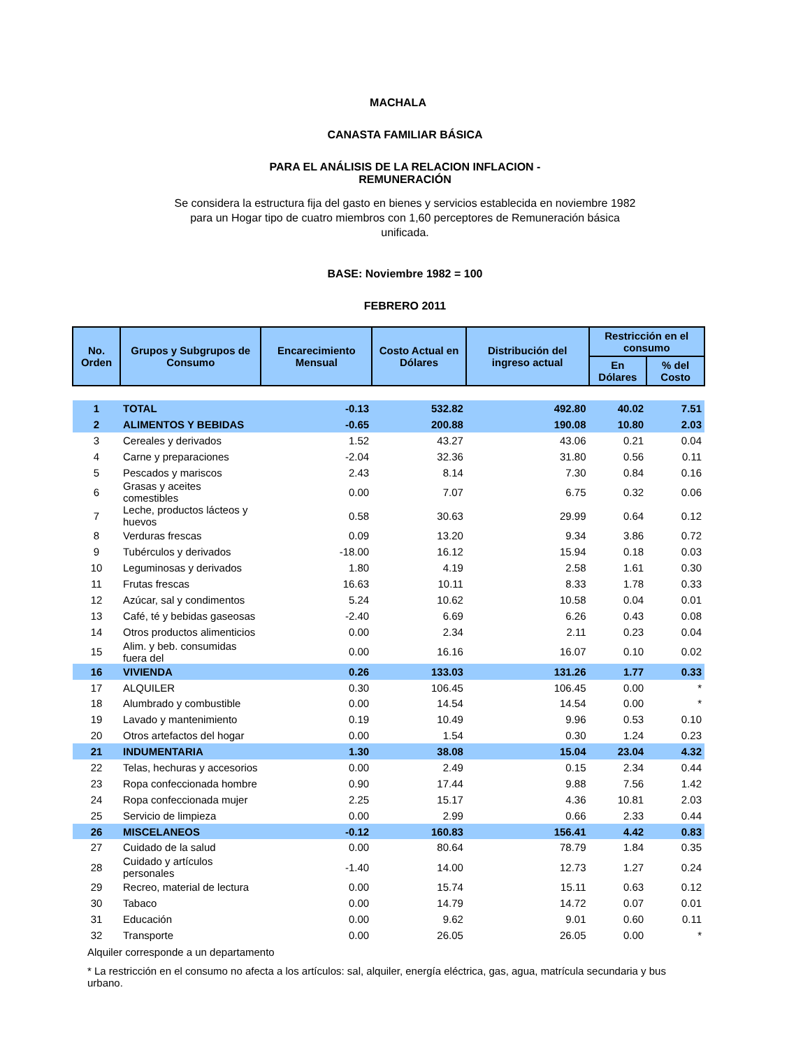MACHALA
CANASTA FAMILIAR BÁSICA
PARA EL ANÁLISIS DE LA RELACION INFLACION -
REMUNERACIÓN
Se considera la estructura fija del gasto en bienes y servicios establecida en noviembre 1982 para un Hogar tipo de cuatro miembros con 1,60 perceptores de Remuneración básica unificada.
BASE: Noviembre 1982 = 100
FEBRERO 2011
| No. Orden | Grupos y Subgrupos de Consumo | Encarecimiento Mensual | Costo Actual en Dólares | Distribución del ingreso actual | Restricción en el consumo | |
| --- | --- | --- | --- | --- | --- | --- |
| | | | | | En Dólares | % del Costo |
| 1 | TOTAL | -0.13 | 532.82 | 492.80 | 40.02 | 7.51 |
| 2 | ALIMENTOS Y BEBIDAS | -0.65 | 200.88 | 190.08 | 10.80 | 2.03 |
| 3 | Cereales y derivados | 1.52 | 43.27 | 43.06 | 0.21 | 0.04 |
| 4 | Carne y preparaciones | -2.04 | 32.36 | 31.80 | 0.56 | 0.11 |
| 5 | Pescados y mariscos | 2.43 | 8.14 | 7.30 | 0.84 | 0.16 |
| 6 | Grasas y aceites comestibles | 0.00 | 7.07 | 6.75 | 0.32 | 0.06 |
| 7 | Leche, productos lácteos y huevos | 0.58 | 30.63 | 29.99 | 0.64 | 0.12 |
| 8 | Verduras frescas | 0.09 | 13.20 | 9.34 | 3.86 | 0.72 |
| 9 | Tubérculos y derivados | -18.00 | 16.12 | 15.94 | 0.18 | 0.03 |
| 10 | Leguminosas y derivados | 1.80 | 4.19 | 2.58 | 1.61 | 0.30 |
| 11 | Frutas frescas | 16.63 | 10.11 | 8.33 | 1.78 | 0.33 |
| 12 | Azúcar, sal y condimentos | 5.24 | 10.62 | 10.58 | 0.04 | 0.01 |
| 13 | Café, té y bebidas gaseosas | -2.40 | 6.69 | 6.26 | 0.43 | 0.08 |
| 14 | Otros productos alimenticios | 0.00 | 2.34 | 2.11 | 0.23 | 0.04 |
| 15 | Alim. y beb. consumidas fuera del | 0.00 | 16.16 | 16.07 | 0.10 | 0.02 |
| 16 | VIVIENDA | 0.26 | 133.03 | 131.26 | 1.77 | 0.33 |
| 17 | ALQUILER | 0.30 | 106.45 | 106.45 | 0.00 | * |
| 18 | Alumbrado y combustible | 0.00 | 14.54 | 14.54 | 0.00 | * |
| 19 | Lavado y mantenimiento | 0.19 | 10.49 | 9.96 | 0.53 | 0.10 |
| 20 | Otros artefactos del hogar | 0.00 | 1.54 | 0.30 | 1.24 | 0.23 |
| 21 | INDUMENTARIA | 1.30 | 38.08 | 15.04 | 23.04 | 4.32 |
| 22 | Telas, hechuras y accesorios | 0.00 | 2.49 | 0.15 | 2.34 | 0.44 |
| 23 | Ropa confeccionada hombre | 0.90 | 17.44 | 9.88 | 7.56 | 1.42 |
| 24 | Ropa confeccionada mujer | 2.25 | 15.17 | 4.36 | 10.81 | 2.03 |
| 25 | Servicio de limpieza | 0.00 | 2.99 | 0.66 | 2.33 | 0.44 |
| 26 | MISCELANEOS | -0.12 | 160.83 | 156.41 | 4.42 | 0.83 |
| 27 | Cuidado de la salud | 0.00 | 80.64 | 78.79 | 1.84 | 0.35 |
| 28 | Cuidado y artículos personales | -1.40 | 14.00 | 12.73 | 1.27 | 0.24 |
| 29 | Recreo, material de lectura | 0.00 | 15.74 | 15.11 | 0.63 | 0.12 |
| 30 | Tabaco | 0.00 | 14.79 | 14.72 | 0.07 | 0.01 |
| 31 | Educación | 0.00 | 9.62 | 9.01 | 0.60 | 0.11 |
| 32 | Transporte | 0.00 | 26.05 | 26.05 | 0.00 | * |
Alquiler corresponde a un departamento
* La restricción en el consumo no afecta a los artículos: sal, alquiler, energía eléctrica, gas, agua, matrícula secundaria y bus urbano.